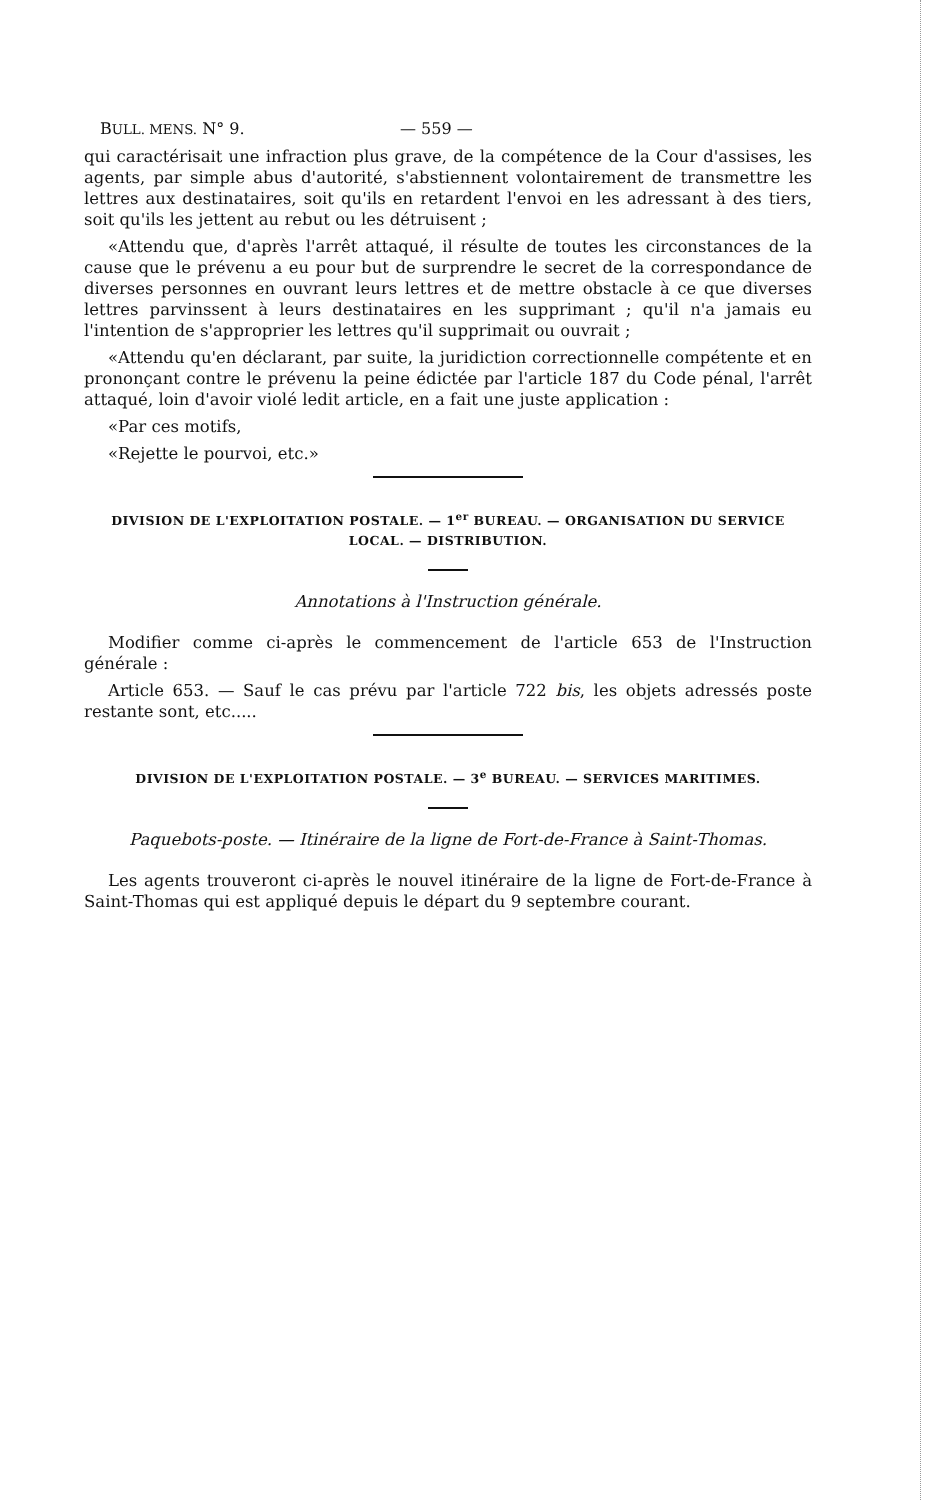BULL. MENS. N° 9. — 559 —
qui caractérisait une infraction plus grave, de la compétence de la Cour d'assises, les agents, par simple abus d'autorité, s'abstiennent volontairement de transmettre les lettres aux destinataires, soit qu'ils en retardent l'envoi en les adressant à des tiers, soit qu'ils les jettent au rebut ou les détruisent ;
«Attendu que, d'après l'arrêt attaqué, il résulte de toutes les circonstances de la cause que le prévenu a eu pour but de surprendre le secret de la correspondance de diverses personnes en ouvrant leurs lettres et de mettre obstacle à ce que diverses lettres parvinssent à leurs destinataires en les supprimant ; qu'il n'a jamais eu l'intention de s'approprier les lettres qu'il supprimait ou ouvrait ;
«Attendu qu'en déclarant, par suite, la juridiction correctionnelle compétente et en prononçant contre le prévenu la peine édictée par l'article 187 du Code pénal, l'arrêt attaqué, loin d'avoir violé ledit article, en a fait une juste application :
«Par ces motifs,
«Rejette le pourvoi, etc.»
DIVISION DE L'EXPLOITATION POSTALE. — 1<sup>er</sup> BUREAU. — ORGANISATION DU SERVICE LOCAL. — DISTRIBUTION.
Annotations à l'Instruction générale.
Modifier comme ci-après le commencement de l'article 653 de l'Instruction générale :
Article 653. — Sauf le cas prévu par l'article 722 bis, les objets adressés poste restante sont, etc.....
DIVISION DE L'EXPLOITATION POSTALE. — 3<sup>e</sup> BUREAU. — SERVICES MARITIMES.
Paquebots-poste. — Itinéraire de la ligne de Fort-de-France à Saint-Thomas.
Les agents trouveront ci-après le nouvel itinéraire de la ligne de Fort-de-France à Saint-Thomas qui est appliqué depuis le départ du 9 septembre courant.